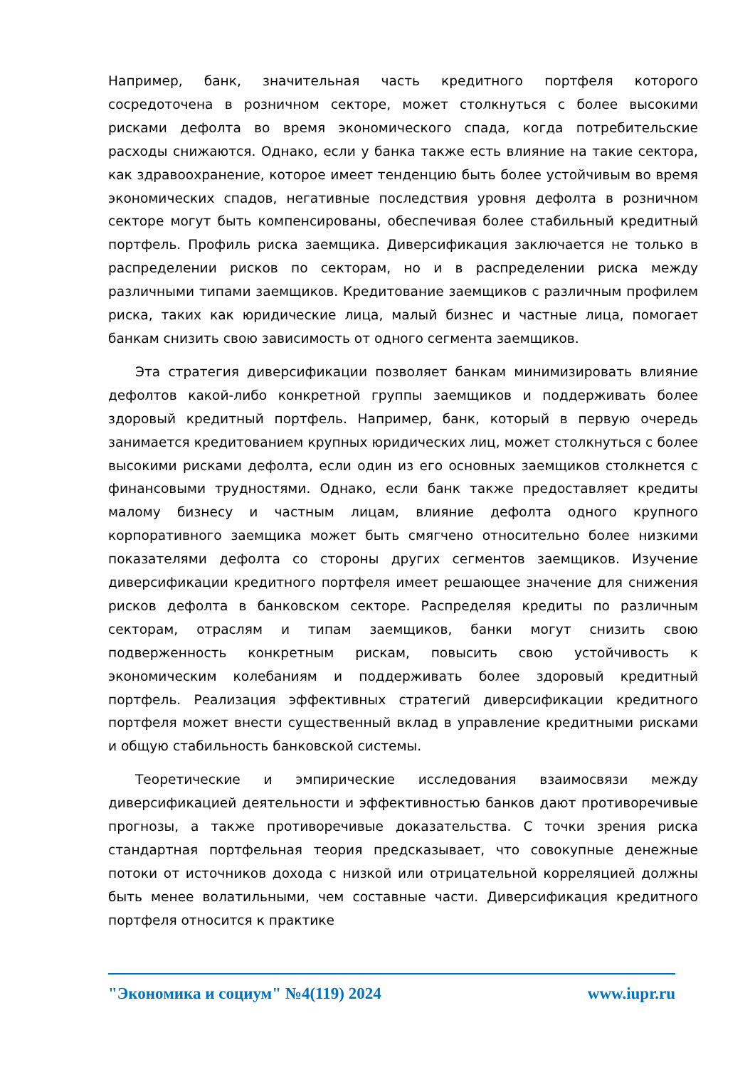Например, банк, значительная часть кредитного портфеля которого сосредоточена в розничном секторе, может столкнуться с более высокими рисками дефолта во время экономического спада, когда потребительские расходы снижаются. Однако, если у банка также есть влияние на такие сектора, как здравоохранение, которое имеет тенденцию быть более устойчивым во время экономических спадов, негативные последствия уровня дефолта в розничном секторе могут быть компенсированы, обеспечивая более стабильный кредитный портфель. Профиль риска заемщика. Диверсификация заключается не только в распределении рисков по секторам, но и в распределении риска между различными типами заемщиков. Кредитование заемщиков с различным профилем риска, таких как юридические лица, малый бизнес и частные лица, помогает банкам снизить свою зависимость от одного сегмента заемщиков.
Эта стратегия диверсификации позволяет банкам минимизировать влияние дефолтов какой-либо конкретной группы заемщиков и поддерживать более здоровый кредитный портфель. Например, банк, который в первую очередь занимается кредитованием крупных юридических лиц, может столкнуться с более высокими рисками дефолта, если один из его основных заемщиков столкнется с финансовыми трудностями. Однако, если банк также предоставляет кредиты малому бизнесу и частным лицам, влияние дефолта одного крупного корпоративного заемщика может быть смягчено относительно более низкими показателями дефолта со стороны других сегментов заемщиков. Изучение диверсификации кредитного портфеля имеет решающее значение для снижения рисков дефолта в банковском секторе. Распределяя кредиты по различным секторам, отраслям и типам заемщиков, банки могут снизить свою подверженность конкретным рискам, повысить свою устойчивость к экономическим колебаниям и поддерживать более здоровый кредитный портфель. Реализация эффективных стратегий диверсификации кредитного портфеля может внести существенный вклад в управление кредитными рисками и общую стабильность банковской системы.
Теоретические и эмпирические исследования взаимосвязи между диверсификацией деятельности и эффективностью банков дают противоречивые прогнозы, а также противоречивые доказательства. С точки зрения риска стандартная портфельная теория предсказывает, что совокупные денежные потоки от источников дохода с низкой или отрицательной корреляцией должны быть менее волатильными, чем составные части. Диверсификация кредитного портфеля относится к практике
"Экономика и социум" №4(119) 2024 www.iupr.ru